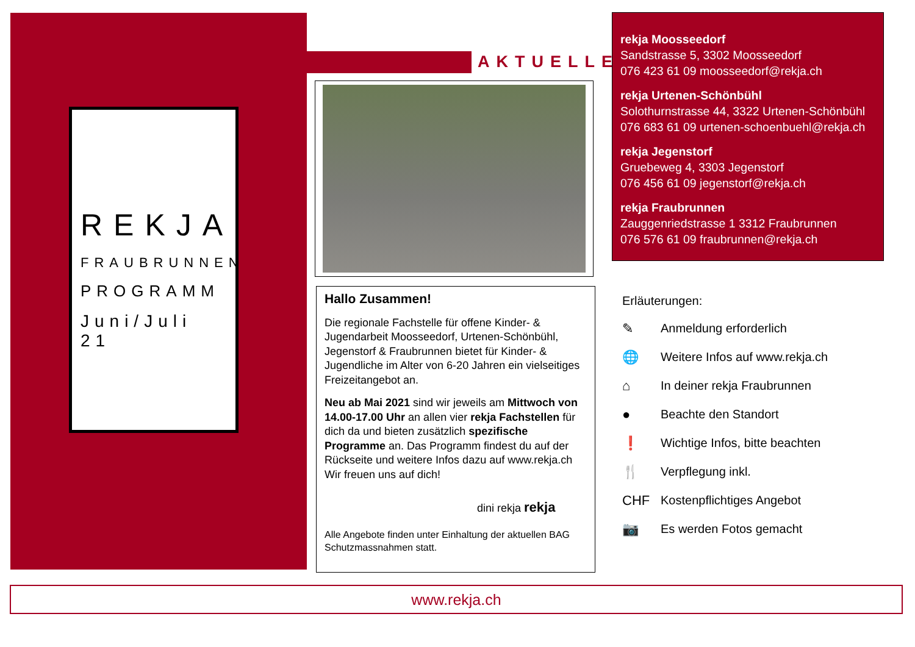REKJA
FRAUBRUNNEN
PROGRAMM
Juni/Juli 21
AKTUELLES
Hallo Zusammen!
Die regionale Fachstelle für offene Kinder- & Jugendarbeit Moosseedorf, Urtenen-Schönbühl, Jegenstorf & Fraubrunnen bietet für Kinder- & Jugendliche im Alter von 6-20 Jahren ein vielseitiges Freizeitangebot an.
Neu ab Mai 2021 sind wir jeweils am Mittwoch von 14.00-17.00 Uhr an allen vier rekja Fachstellen für dich da und bieten zusätzlich spezifische Programme an. Das Programm findest du auf der Rückseite und weitere Infos dazu auf www.rekja.ch Wir freuen uns auf dich!
dini rekja rekja
Alle Angebote finden unter Einhaltung der aktuellen BAG Schutzmassnahmen statt.
rekja Moosseedorf
Sandstrasse 5, 3302 Moosseedorf
076 423 61 09 moosseedorf@rekja.ch
rekja Urtenen-Schönbühl
Solothurnstrasse 44, 3322 Urtenen-Schönbühl
076 683 61 09 urtenen-schoenbuehl@rekja.ch
rekja Jegenstorf
Gruebeweg 4, 3303 Jegenstorf
076 456 61 09 jegenstorf@rekja.ch
rekja Fraubrunnen
Zauggenriedstrasse 1 3312 Fraubrunnen
076 576 61 09 fraubrunnen@rekja.ch
Erläuterungen:
✎ Anmeldung erforderlich
🌐 Weitere Infos auf www.rekja.ch
⌂ In deiner rekja Fraubrunnen
● Beachte den Standort
❗ Wichtige Infos, bitte beachten
🍴 Verpflegung inkl.
CHF Kostenpflichtiges Angebot
📷 Es werden Fotos gemacht
www.rekja.ch